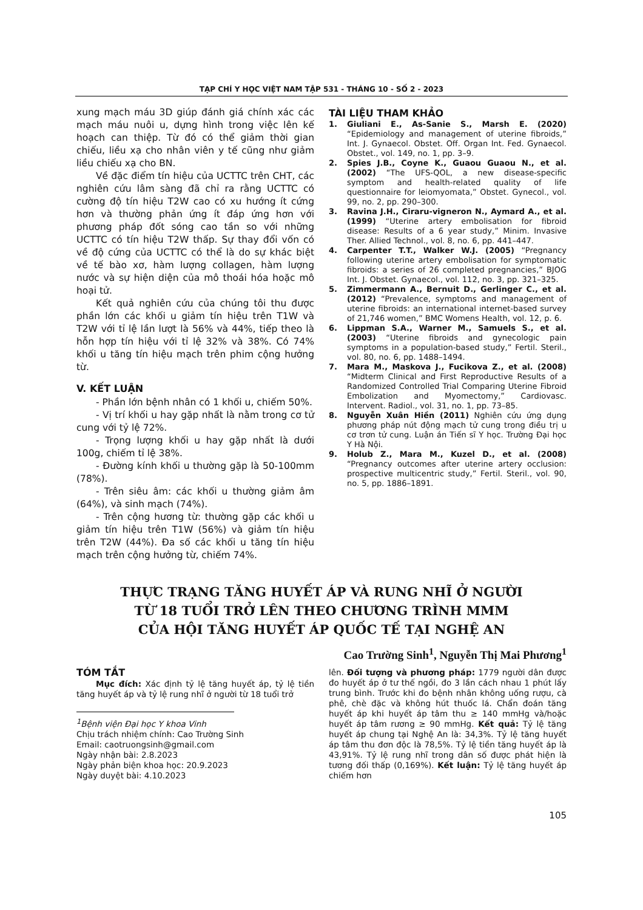TẠP CHÍ Y HỌC VIỆT NAM TẬP 531 - THÁNG 10 - SỐ 2 - 2023
xung mạch máu 3D giúp đánh giá chính xác các mạch máu nuôi u, dựng hình trong việc lên kế hoạch can thiệp. Từ đó có thể giảm thời gian chiếu, liều xạ cho nhân viên y tế cũng như giảm liều chiếu xạ cho BN.
Về đặc điểm tín hiệu của UCTTC trên CHT, các nghiên cứu lâm sàng đã chỉ ra rằng UCTTC có cường độ tín hiệu T2W cao có xu hướng ít cứng hơn và thường phản ứng ít đáp ứng hơn với phương pháp đốt sóng cao tần so với những UCTTC có tín hiệu T2W thấp. Sự thay đổi vốn có về độ cứng của UCTTC có thể là do sự khác biệt về tế bào xơ, hàm lượng collagen, hàm lượng nước và sự hiện diện của mô thoái hóa hoặc mô hoại tử.
Kết quả nghiên cứu của chúng tôi thu được phần lớn các khối u giảm tín hiệu trên T1W và T2W với tỉ lệ lần lượt là 56% và 44%, tiếp theo là hỗn hợp tín hiệu với tỉ lệ 32% và 38%. Có 74% khối u tăng tín hiệu mạch trên phim cộng hưởng từ.
V. KẾT LUẬN
- Phần lớn bệnh nhân có 1 khối u, chiếm 50%.
- Vị trí khối u hay gặp nhất là nằm trong cơ tử cung với tỷ lệ 72%.
- Trọng lượng khối u hay gặp nhất là dưới 100g, chiếm tỉ lệ 38%.
- Đường kính khối u thường gặp là 50-100mm (78%).
- Trên siêu âm: các khối u thường giảm âm (64%), và sinh mạch (74%).
- Trên cộng hương từ: thường gặp các khối u giảm tín hiệu trên T1W (56%) và giảm tín hiệu trên T2W (44%). Đa số các khối u tăng tín hiệu mạch trên cộng hưởng từ, chiếm 74%.
TÀI LIỆU THAM KHẢO
1. Giuliani E., As-Sanie S., Marsh E. (2020) “Epidemiology and management of uterine fibroids,” Int. J. Gynaecol. Obstet. Off. Organ Int. Fed. Gynaecol. Obstet., vol. 149, no. 1, pp. 3–9.
2. Spies J.B., Coyne K., Guaou Guaou N., et al. (2002) “The UFS-QOL, a new disease-specific symptom and health-related quality of life questionnaire for leiomyomata,” Obstet. Gynecol., vol. 99, no. 2, pp. 290–300.
3. Ravina J.H., Ciraru-vigneron N., Aymard A., et al. (1999) “Uterine artery embolisation for fibroid disease: Results of a 6 year study,” Minim. Invasive Ther. Allied Technol., vol. 8, no. 6, pp. 441–447.
4. Carpenter T.T., Walker W.J. (2005) “Pregnancy following uterine artery embolisation for symptomatic fibroids: a series of 26 completed pregnancies,” BJOG Int. J. Obstet. Gynaecol., vol. 112, no. 3, pp. 321–325.
5. Zimmermann A., Bernuit D., Gerlinger C., et al. (2012) “Prevalence, symptoms and management of uterine fibroids: an international internet-based survey of 21,746 women,” BMC Womens Health, vol. 12, p. 6.
6. Lippman S.A., Warner M., Samuels S., et al. (2003) “Uterine fibroids and gynecologic pain symptoms in a population-based study,” Fertil. Steril., vol. 80, no. 6, pp. 1488–1494.
7. Mara M., Maskova J., Fucikova Z., et al. (2008) “Midterm Clinical and First Reproductive Results of a Randomized Controlled Trial Comparing Uterine Fibroid Embolization and Myomectomy,” Cardiovasc. Intervent. Radiol., vol. 31, no. 1, pp. 73–85.
8. Nguyễn Xuân Hiền (2011) Nghiên cứu ứng dụng phương pháp nút động mạch tử cung trong điều trị u cơ trơn tử cung. Luận án Tiến sĩ Y học. Trường Đại học Y Hà Nội.
9. Holub Z., Mara M., Kuzel D., et al. (2008) “Pregnancy outcomes after uterine artery occlusion: prospective multicentric study,” Fertil. Steril., vol. 90, no. 5, pp. 1886–1891.
THỰC TRẠNG TĂNG HUYẾT ÁP VÀ RUNG NHĨ Ở NGƯỜI
TỪ 18 TUỔI TRỞ LÊN THEO CHƯƠNG TRÌNH MMM
CỦA HỘI TĂNG HUYẾT ÁP QUỐC TẾ TẠI NGHỆ AN
Cao Trường Sinh<sup>1</sup>, Nguyễn Thị Mai Phương<sup>1</sup>
TÓM TẮT
Mục đích: Xác định tỷ lệ tăng huyết áp, tỷ lệ tiền tăng huyết áp và tỷ lệ rung nhĩ ở người từ 18 tuổi trở
<sup>1</sup> Bệnh viện Đại học Y khoa Vinh
Chịu trách nhiệm chính: Cao Trường Sinh
Email: caotruongsinh@gmail.com
Ngày nhận bài: 2.8.2023
Ngày phản biện khoa học: 20.9.2023
Ngày duyệt bài: 4.10.2023
lên. Đối tượng và phương pháp: 1779 người dân được đo huyết áp ở tư thế ngồi, đo 3 lần cách nhau 1 phút lấy trung bình. Trước khi đo bệnh nhân không uống rượu, cà phê, chè đặc và không hút thuốc lá. Chẩn đoán tăng huyết áp khi huyết áp tâm thu ≥ 140 mmHg và/hoặc huyết áp tâm rương ≥ 90 mmHg. Kết quả: Tỷ lệ tăng huyết áp chung tại Nghệ An là: 34,3%. Tỷ lệ tăng huyết áp tâm thu đơn độc là 78,5%. Tỷ lệ tiền tăng huyết áp là 43,91%. Tỷ lệ rung nhĩ trong dân số được phát hiện là tương đối thấp (0,169%). Kết luận: Tỷ lệ tăng huyết áp chiếm hơn
105